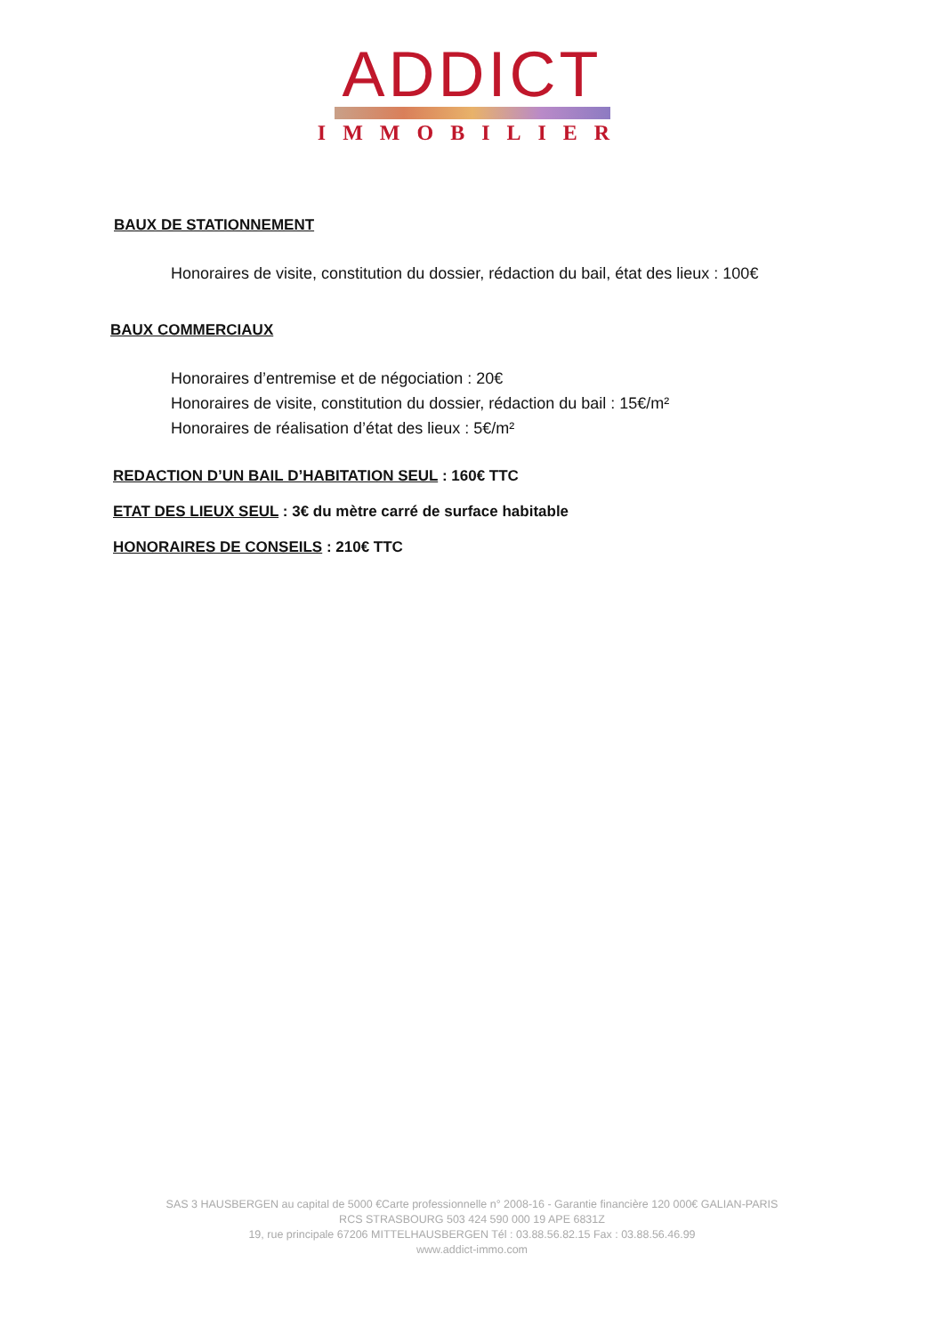ADDICT
IMMOBILIER
BAUX DE STATIONNEMENT
Honoraires de visite, constitution du dossier, rédaction du bail, état des lieux : 100€
BAUX COMMERCIAUX
Honoraires d’entremise et de négociation : 20€
Honoraires de visite, constitution du dossier, rédaction du bail : 15€/m²
Honoraires de réalisation d’état des lieux : 5€/m²
REDACTION D’UN BAIL D’HABITATION SEUL : 160€ TTC
ETAT DES LIEUX SEUL : 3€ du mètre carré de surface habitable
HONORAIRES DE CONSEILS : 210€ TTC
SAS 3 HAUSBERGEN au capital de 5000 €Carte professionnelle n° 2008-16 - Garantie financière 120 000€ GALIAN-PARIS
RCS STRASBOURG 503 424 590 000 19 APE 6831Z
19, rue principale 67206 MITTELHAUSBERGEN Tél : 03.88.56.82.15 Fax : 03.88.56.46.99
www.addict-immo.com